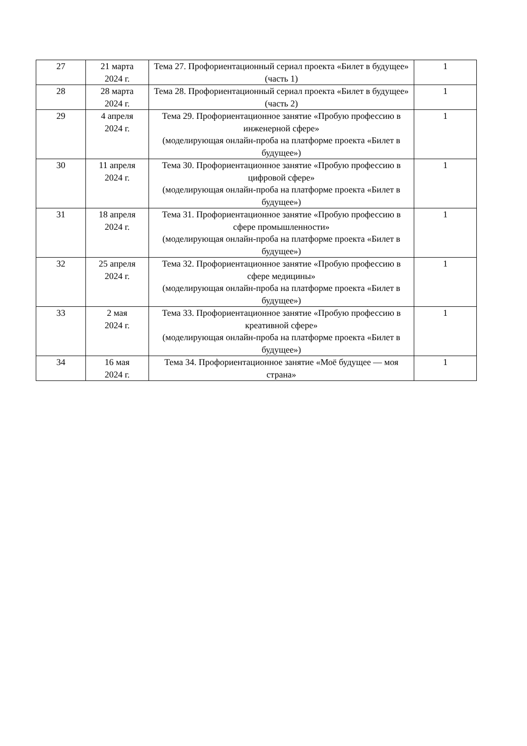| 27 | 21 марта 2024 г. | Тема 27. Профориентационный сериал проекта «Билет в будущее» (часть 1) | 1 |
| 28 | 28 марта 2024 г. | Тема 28. Профориентационный сериал проекта «Билет в будущее» (часть 2) | 1 |
| 29 | 4 апреля 2024 г. | Тема 29. Профориентационное занятие «Пробую профессию в инженерной сфере» (моделирующая онлайн-проба на платформе проекта «Билет в будущее») | 1 |
| 30 | 11 апреля 2024 г. | Тема 30. Профориентационное занятие «Пробую профессию в цифровой сфере» (моделирующая онлайн-проба на платформе проекта «Билет в будущее») | 1 |
| 31 | 18 апреля 2024 г. | Тема 31. Профориентационное занятие «Пробую профессию в сфере промышленности» (моделирующая онлайн-проба на платформе проекта «Билет в будущее») | 1 |
| 32 | 25 апреля 2024 г. | Тема 32. Профориентационное занятие «Пробую профессию в сфере медицины» (моделирующая онлайн-проба на платформе проекта «Билет в будущее») | 1 |
| 33 | 2 мая 2024 г. | Тема 33. Профориентационное занятие «Пробую профессию в креативной сфере» (моделирующая онлайн-проба на платформе проекта «Билет в будущее») | 1 |
| 34 | 16 мая 2024 г. | Тема 34. Профориентационное занятие «Моё будущее — моя страна» | 1 |